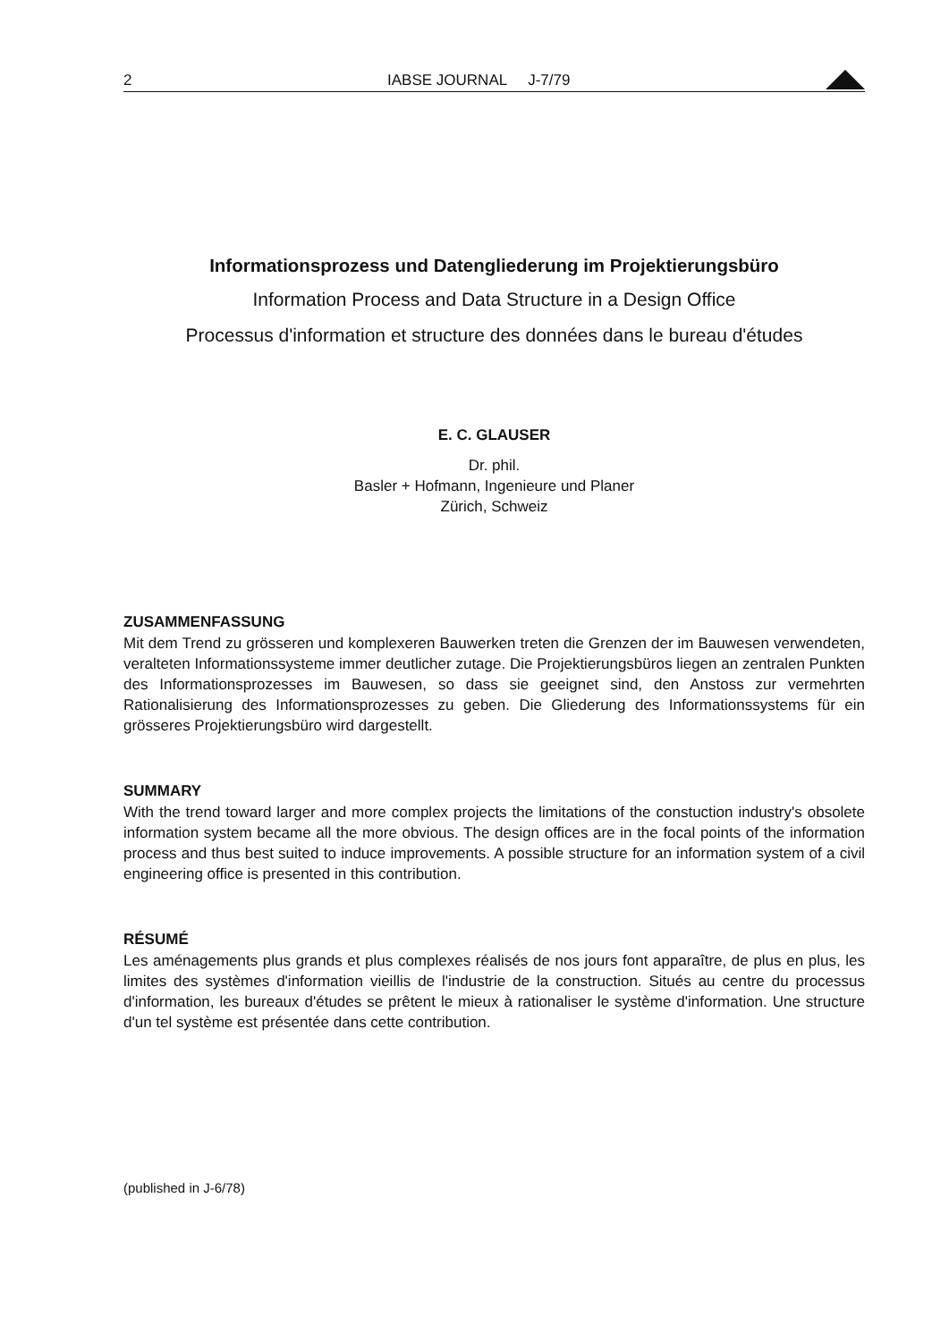2 IABSE JOURNAL J-7/79
Informationsprozess und Datengliederung im Projektierungsbüro
Information Process and Data Structure in a Design Office
Processus d'information et structure des données dans le bureau d'études
E. C. GLAUSER
Dr. phil.
Basler + Hofmann, Ingenieure und Planer
Zürich, Schweiz
ZUSAMMENFASSUNG
Mit dem Trend zu grösseren und komplexeren Bauwerken treten die Grenzen der im Bauwesen verwendeten, veralteten Informationssysteme immer deutlicher zutage. Die Projektierungsbüros liegen an zentralen Punkten des Informationsprozesses im Bauwesen, so dass sie geeignet sind, den Anstoss zur vermehrten Rationalisierung des Informations­prozesses zu geben. Die Gliederung des Informationssystems für ein grösseres Projek­tierungsbüro wird dargestellt.
SUMMARY
With the trend toward larger and more complex projects the limitations of the constuction industry's obsolete information system became all the more obvious. The design offices are in the focal points of the information process and thus best suited to induce improve­ments. A possible structure for an information system of a civil engineering office is presented in this contribution.
RÉSUMÉ
Les aménagements plus grands et plus complexes réalisés de nos jours font apparaître, de plus en plus, les limites des systèmes d'information vieillis de l'industrie de la construction. Situés au centre du processus d'information, les bureaux d'études se prêtent le mieux à rationaliser le système d'information. Une structure d'un tel système est présentée dans cette contribution.
(published in J-6/78)